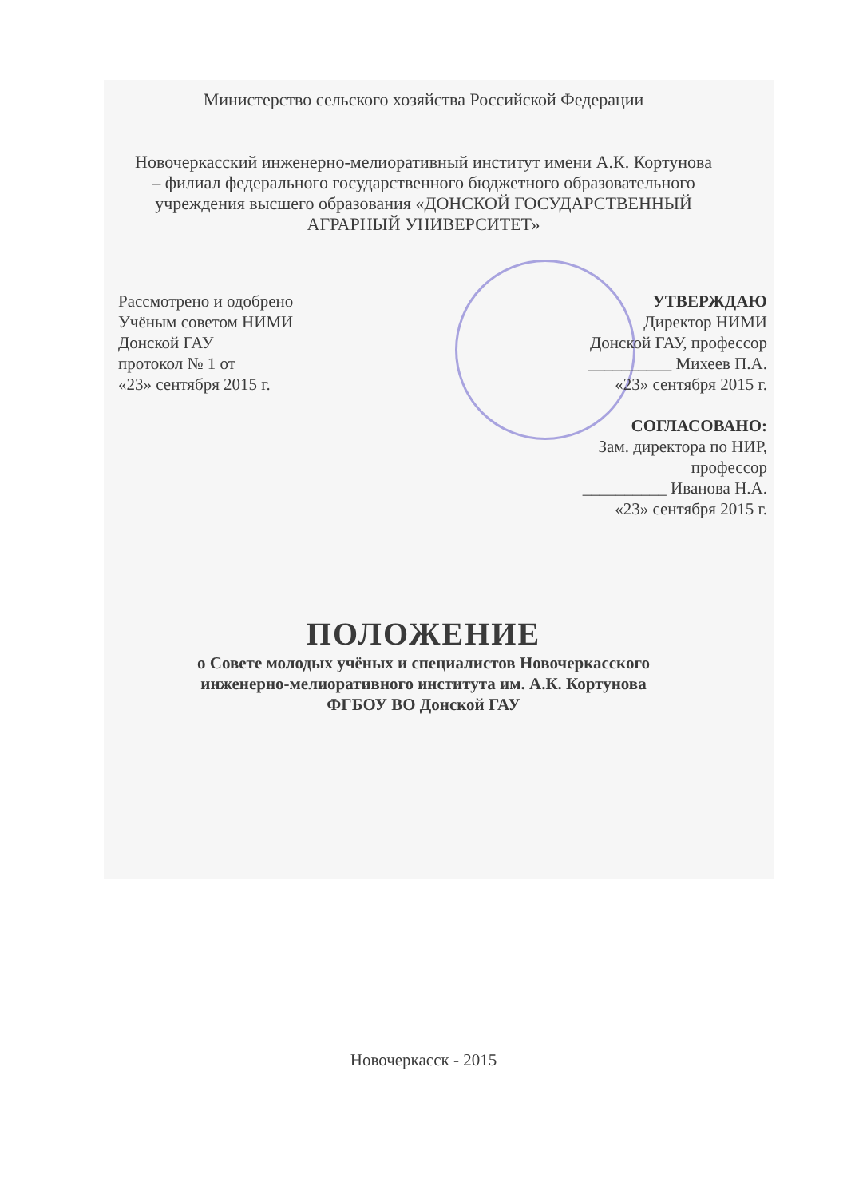Министерство сельского хозяйства Российской Федерации
Новочеркасский инженерно-мелиоративный институт имени А.К. Кортунова
– филиал федерального государственного бюджетного образовательного
учреждения высшего образования «ДОНСКОЙ ГОСУДАРСТВЕННЫЙ
АГРАРНЫЙ УНИВЕРСИТЕТ»
Рассмотрено и одобрено
Учёным советом НИМИ
Донской ГАУ
протокол № 1 от
«23» сентября 2015 г.
УТВЕРЖДАЮ
Директор НИМИ
Донской ГАУ, профессор
__________ Михеев П.А.
«23» сентября 2015 г.
СОГЛАСОВАНО:
Зам. директора по НИР,
профессор
__________ Иванова Н.А.
«23» сентября 2015 г.
ПОЛОЖЕНИЕ
о Совете молодых учёных и специалистов Новочеркасского
инженерно-мелиоративного института им. А.К. Кортунова
ФГБОУ ВО Донской ГАУ
Новочеркасск - 2015